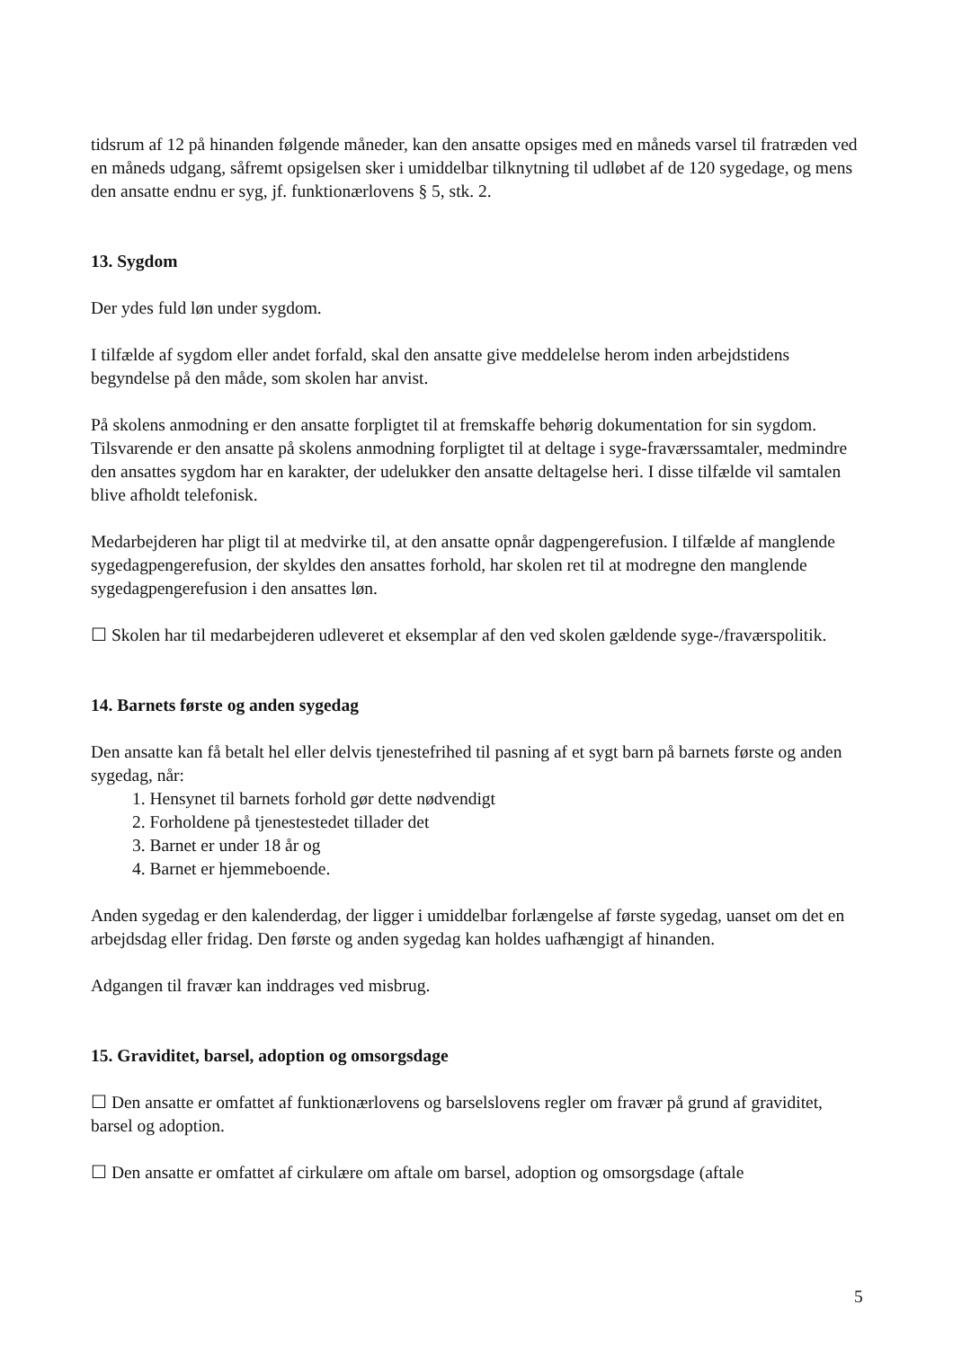tidsrum af 12 på hinanden følgende måneder, kan den ansatte opsiges med en måneds varsel til fratræden ved en måneds udgang, såfremt opsigelsen sker i umiddelbar tilknytning til udløbet af de 120 sygedage, og mens den ansatte endnu er syg, jf. funktionærlovens § 5, stk. 2.
13. Sygdom
Der ydes fuld løn under sygdom.
I tilfælde af sygdom eller andet forfald, skal den ansatte give meddelelse herom inden arbejdstidens begyndelse på den måde, som skolen har anvist.
På skolens anmodning er den ansatte forpligtet til at fremskaffe behørig dokumentation for sin sygdom. Tilsvarende er den ansatte på skolens anmodning forpligtet til at deltage i syge-fraværssamtaler, medmindre den ansattes sygdom har en karakter, der udelukker den ansatte deltagelse heri. I disse tilfælde vil samtalen blive afholdt telefonisk.
Medarbejderen har pligt til at medvirke til, at den ansatte opnår dagpengerefusion. I tilfælde af manglende sygedagpengerefusion, der skyldes den ansattes forhold, har skolen ret til at modregne den manglende sygedagpengerefusion i den ansattes løn.
☐ Skolen har til medarbejderen udleveret et eksemplar af den ved skolen gældende syge-/fraværspolitik.
14. Barnets første og anden sygedag
Den ansatte kan få betalt hel eller delvis tjenestefrihed til pasning af et sygt barn på barnets første og anden sygedag, når:
1. Hensynet til barnets forhold gør dette nødvendigt
2. Forholdene på tjenestestedet tillader det
3. Barnet er under 18 år og
4. Barnet er hjemmeboende.
Anden sygedag er den kalenderdag, der ligger i umiddelbar forlængelse af første sygedag, uanset om det en arbejdsdag eller fridag. Den første og anden sygedag kan holdes uafhængigt af hinanden.
Adgangen til fravær kan inddrages ved misbrug.
15. Graviditet, barsel, adoption og omsorgsdage
☐ Den ansatte er omfattet af funktionærlovens og barselslovens regler om fravær på grund af graviditet, barsel og adoption.
☐ Den ansatte er omfattet af cirkulære om aftale om barsel, adoption og omsorgsdage (aftale
5